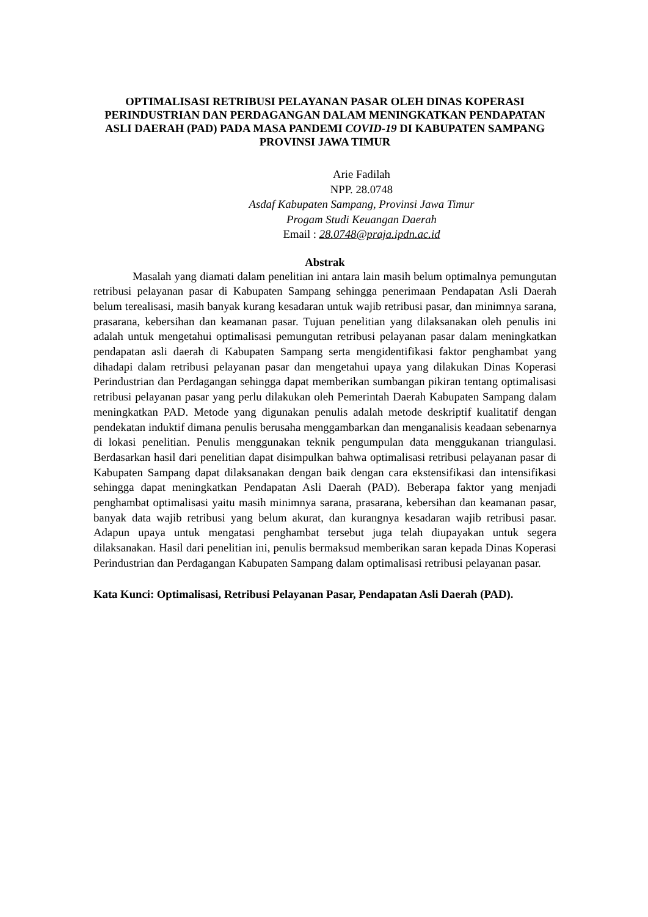OPTIMALISASI RETRIBUSI PELAYANAN PASAR OLEH DINAS KOPERASI PERINDUSTRIAN DAN PERDAGANGAN DALAM MENINGKATKAN PENDAPATAN ASLI DAERAH (PAD) PADA MASA PANDEMI COVID-19 DI KABUPATEN SAMPANG PROVINSI JAWA TIMUR
Arie Fadilah
NPP. 28.0748
Asdaf Kabupaten Sampang, Provinsi Jawa Timur
Progam Studi Keuangan Daerah
Email : 28.0748@praja.ipdn.ac.id
Abstrak
Masalah yang diamati dalam penelitian ini antara lain masih belum optimalnya pemungutan retribusi pelayanan pasar di Kabupaten Sampang sehingga penerimaan Pendapatan Asli Daerah belum terealisasi, masih banyak kurang kesadaran untuk wajib retribusi pasar, dan minimnya sarana, prasarana, kebersihan dan keamanan pasar. Tujuan penelitian yang dilaksanakan oleh penulis ini adalah untuk mengetahui optimalisasi pemungutan retribusi pelayanan pasar dalam meningkatkan pendapatan asli daerah di Kabupaten Sampang serta mengidentifikasi faktor penghambat yang dihadapi dalam retribusi pelayanan pasar dan mengetahui upaya yang dilakukan Dinas Koperasi Perindustrian dan Perdagangan sehingga dapat memberikan sumbangan pikiran tentang optimalisasi retribusi pelayanan pasar yang perlu dilakukan oleh Pemerintah Daerah Kabupaten Sampang dalam meningkatkan PAD. Metode yang digunakan penulis adalah metode deskriptif kualitatif dengan pendekatan induktif dimana penulis berusaha menggambarkan dan menganalisis keadaan sebenarnya di lokasi penelitian. Penulis menggunakan teknik pengumpulan data menggukanan triangulasi. Berdasarkan hasil dari penelitian dapat disimpulkan bahwa optimalisasi retribusi pelayanan pasar di Kabupaten Sampang dapat dilaksanakan dengan baik dengan cara ekstensifikasi dan intensifikasi sehingga dapat meningkatkan Pendapatan Asli Daerah (PAD). Beberapa faktor yang menjadi penghambat optimalisasi yaitu masih minimnya sarana, prasarana, kebersihan dan keamanan pasar, banyak data wajib retribusi yang belum akurat, dan kurangnya kesadaran wajib retribusi pasar. Adapun upaya untuk mengatasi penghambat tersebut juga telah diupayakan untuk segera dilaksanakan. Hasil dari penelitian ini, penulis bermaksud memberikan saran kepada Dinas Koperasi Perindustrian dan Perdagangan Kabupaten Sampang dalam optimalisasi retribusi pelayanan pasar.
Kata Kunci: Optimalisasi, Retribusi Pelayanan Pasar, Pendapatan Asli Daerah (PAD).